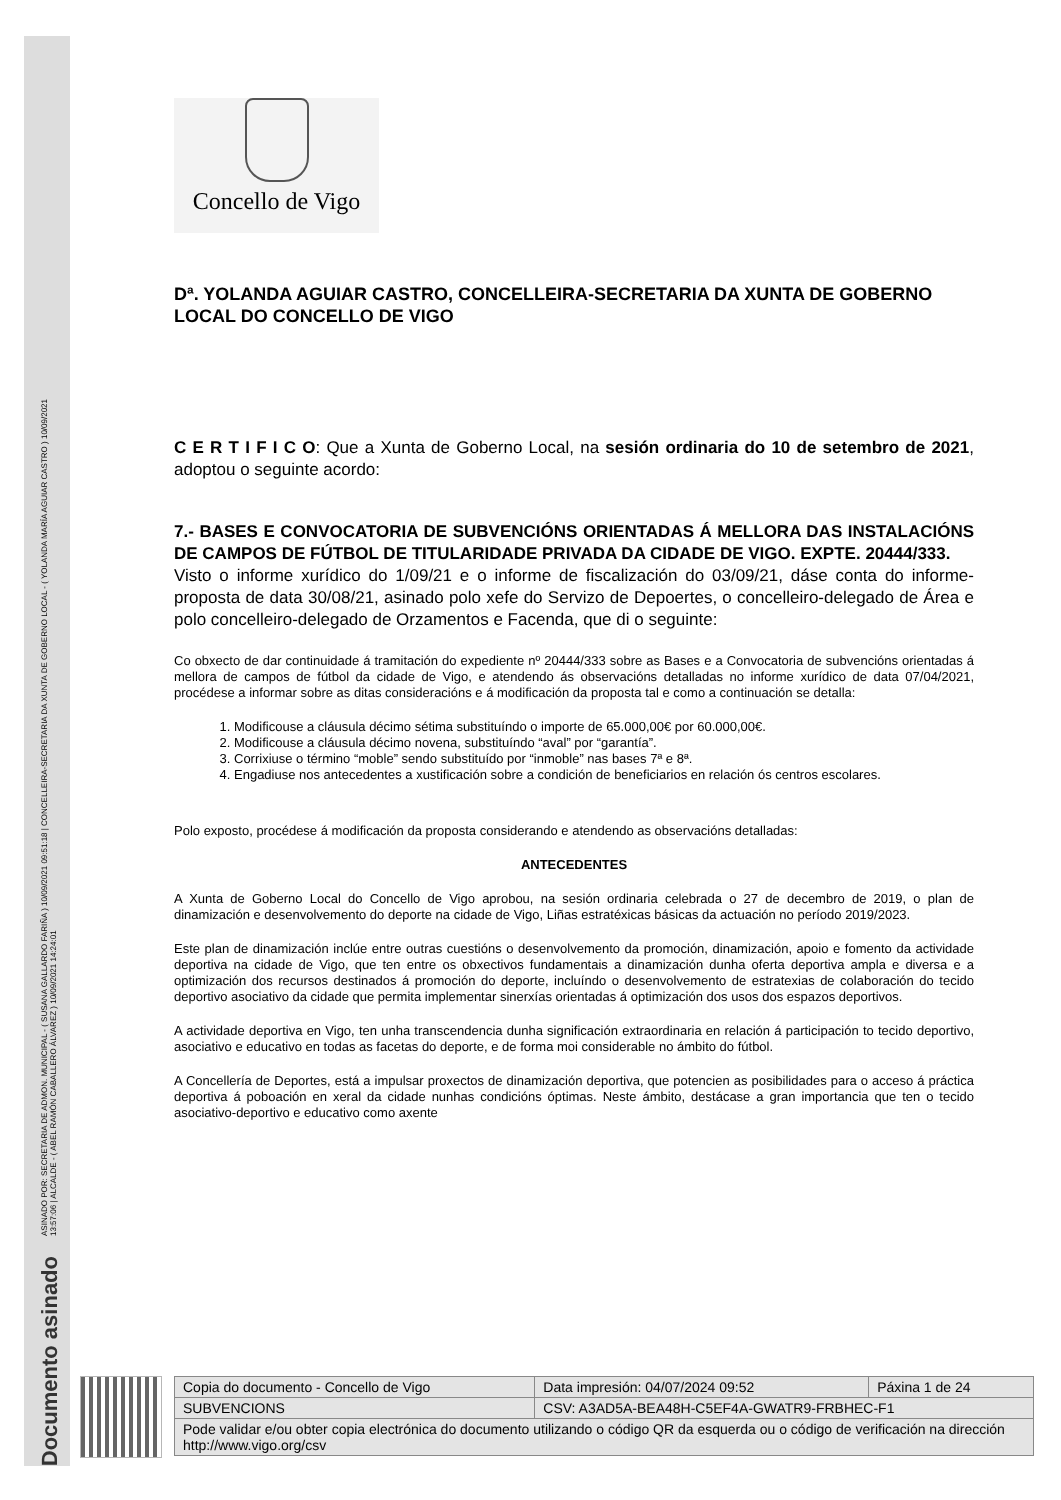Documento asinado
ASINADO POR: SECRETARIA DE ADMON. MUNICIPAL - ( SUSANA GALLARDO FARIÑA ) 10/09/2021 09:51:18 | CONCELLEIRA-SECRETARIA DA XUNTA DE GOBERNO LOCAL - ( YOLANDA MARÍA AGUIAR CASTRO ) 10/09/2021
13:57:06 | ALCALDE - ( ABEL RAMÓN CABALLERO ÁLVAREZ ) 10/09/2021 14:24:01
Concello de Vigo
Dª. YOLANDA AGUIAR CASTRO, CONCELLEIRA-SECRETARIA DA XUNTA DE GOBERNO LOCAL DO CONCELLO DE VIGO
C E R T I F I C O: Que a Xunta de Goberno Local, na sesión ordinaria do 10 de setembro de 2021, adoptou o seguinte acordo:
7.- BASES E CONVOCATORIA DE SUBVENCIÓNS ORIENTADAS Á MELLORA DAS INSTALACIÓNS DE CAMPOS DE FÚTBOL DE TITULARIDADE PRIVADA DA CIDADE DE VIGO. EXPTE. 20444/333.
Visto o informe xurídico do 1/09/21 e o informe de fiscalización do 03/09/21, dáse conta do informe-proposta de data 30/08/21, asinado polo xefe do Servizo de Depoertes, o concelleiro-delegado de Área e polo concelleiro-delegado de Orzamentos e Facenda, que di o seguinte:
Co obxecto de dar continuidade á tramitación do expediente nº 20444/333 sobre as Bases e a Convocatoria de subvencións orientadas á mellora de campos de fútbol da cidade de Vigo, e atendendo ás observacións detalladas no informe xurídico de data 07/04/2021, procédese a informar sobre as ditas consideracións e á modificación da proposta tal e como a continuación se detalla:
1. Modificouse a cláusula décimo sétima substituíndo o importe de 65.000,00€ por 60.000,00€.
2. Modificouse a cláusula décimo novena, substituíndo “aval” por “garantía”.
3. Corrixiuse o término “moble” sendo substituído por “inmoble” nas bases 7ª e 8ª.
4. Engadiuse nos antecedentes a xustificación sobre a condición de beneficiarios en relación ós centros escolares.
Polo exposto, procédese á modificación da proposta considerando e atendendo as observacións detalladas:
ANTECEDENTES
A Xunta de Goberno Local do Concello de Vigo aprobou, na sesión ordinaria celebrada o 27 de decembro de 2019, o plan de dinamización e desenvolvemento do deporte na cidade de Vigo, Liñas estratéxicas básicas da actuación no período 2019/2023.
Este plan de dinamización inclúe entre outras cuestións o desenvolvemento da promoción, dinamización, apoio e fomento da actividade deportiva na cidade de Vigo, que ten entre os obxectivos fundamentais a dinamización dunha oferta deportiva ampla e diversa e a optimización dos recursos destinados á promoción do deporte, incluíndo o desenvolvemento de estratexias de colaboración do tecido deportivo asociativo da cidade que permita implementar sinerxías orientadas á optimización dos usos dos espazos deportivos.
A actividade deportiva en Vigo, ten unha transcendencia dunha significación extraordinaria en relación á participación to tecido deportivo, asociativo e educativo en todas as facetas do deporte, e de forma moi considerable no ámbito do fútbol.
A Concellería de Deportes, está a impulsar proxectos de dinamización deportiva, que potencien as posibilidades para o acceso á práctica deportiva á poboación en xeral da cidade nunhas condicións óptimas. Neste ámbito, destácase a gran importancia que ten o tecido asociativo-deportivo e educativo como axente
| Copia do documento - Concello de Vigo | Data impresión: 04/07/2024 09:52 | Páxina 1 de 24 |
| SUBVENCIONS | CSV: A3AD5A-BEA48H-C5EF4A-GWATR9-FRBHEC-F1 | |
| Pode validar e/ou obter copia electrónica do documento utilizando o código QR da esquerda ou o código de verificación na dirección http://www.vigo.org/csv | | |